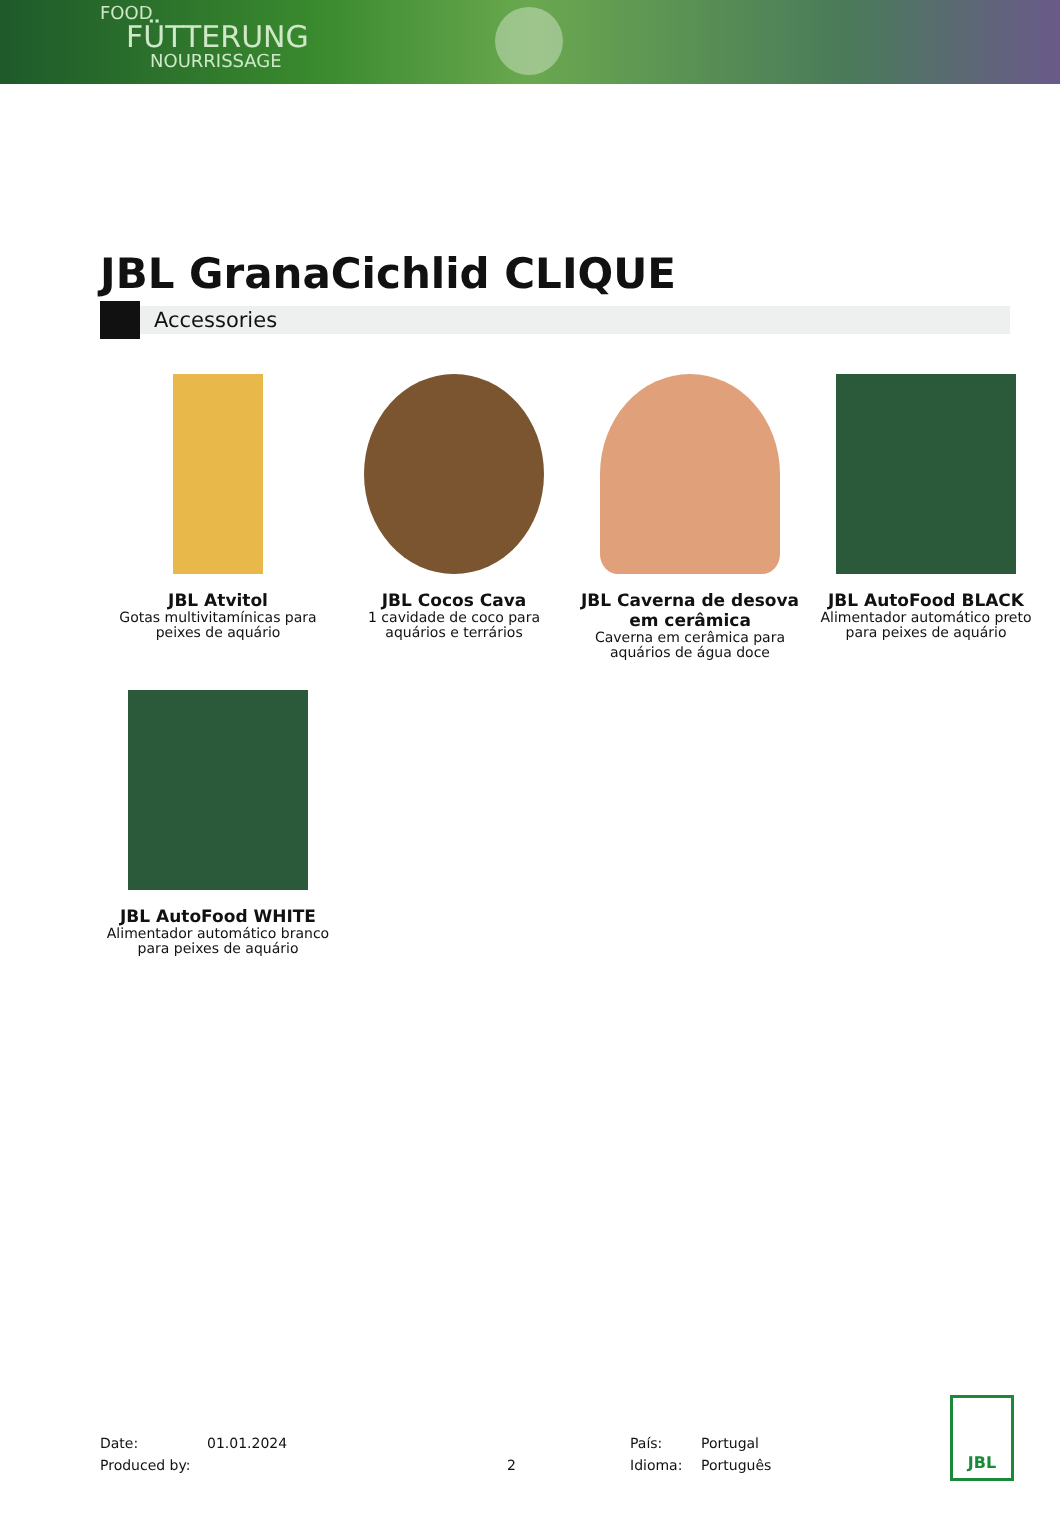FOOD
FÜTTERUNG
NOURRISSAGE
JBL GranaCichlid CLIQUE
Accessories
JBL Atvitol
Gotas multivitamínicas para peixes de aquário
JBL Cocos Cava
1 cavidade de coco para aquários e terrários
JBL Caverna de desova em cerâmica
Caverna em cerâmica para aquários de água doce
JBL AutoFood BLACK
Alimentador automático preto para peixes de aquário
JBL AutoFood WHITE
Alimentador automático branco para peixes de aquário
Date:
Produced by:
01.01.2024
2 País:
Idioma:
Portugal
Português
JBL